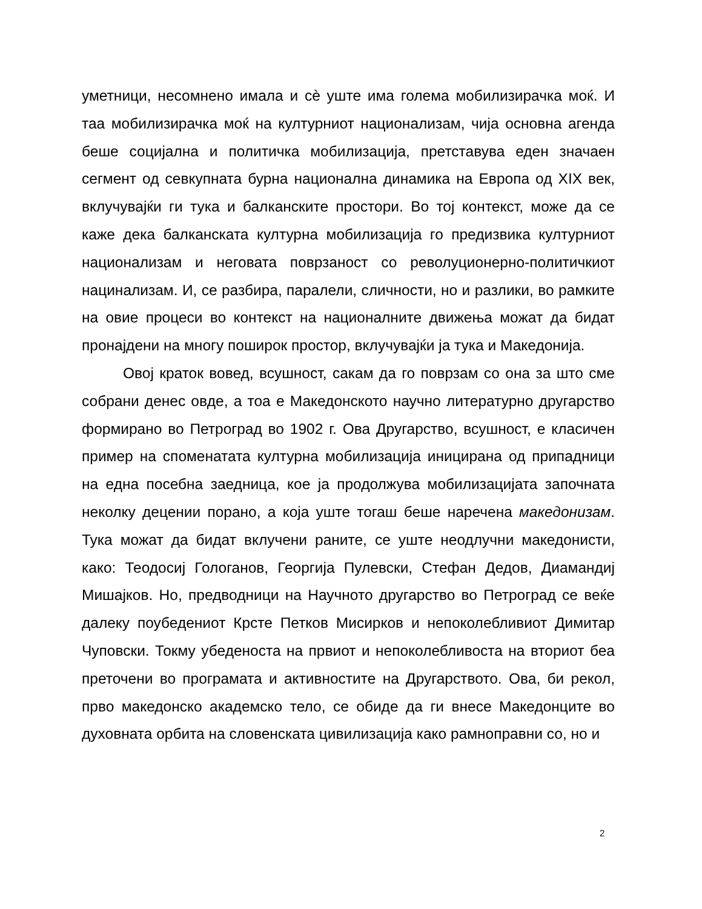уметници, несомнено имала и сѐ уште има голема мобилизирачка моќ. И таа мобилизирачка моќ на културниот национализам, чија основна агенда беше социјална и политичка мобилизација, претставува еден значаен сегмент од севкупната бурна национална динамика на Европа од XIX век, вклучувајќи ги тука и балканските простори. Во тој контекст, може да се каже дека балканската културна мобилизација го предизвика културниот национализам и неговата поврзаност со револуционерно-политичкиот нацинализам. И, се разбира, паралели, сличности, но и разлики, во рамките на овие процеси во контекст на националните движења можат да бидат пронајдени на многу поширок простор, вклучувајќи ја тука и Македонија.
Овој краток вовед, всушност, сакам да го поврзам со она за што сме собрани денес овде, а тоа е Македонското научно литературно другарство формирано во Петроград во 1902 г. Ова Другарство, всушност, е класичен пример на споменатата културна мобилизација иницирана од припадници на една посебна заедница, кое ја продолжува мобилизацијата започната неколку децении порано, а која уште тогаш беше наречена македонизам. Тука можат да бидат вклучени раните, се уште неодлучни македонисти, како: Теодосиј Гологанов, Георгија Пулевски, Стефан Дедов, Диамандиј Мишајков. Но, предводници на Научното другарство во Петроград се веќе далеку поубедениот Крсте Петков Мисирков и непоколебливиот Димитар Чуповски. Токму убеденоста на првиот и непоколебливоста на вториот беа преточени во програмата и активностите на Другарството. Ова, би рекол, прво македонско академско тело, се обиде да ги внесе Македонците во духовната орбита на словенската цивилизација како рамноправни со, но и
2